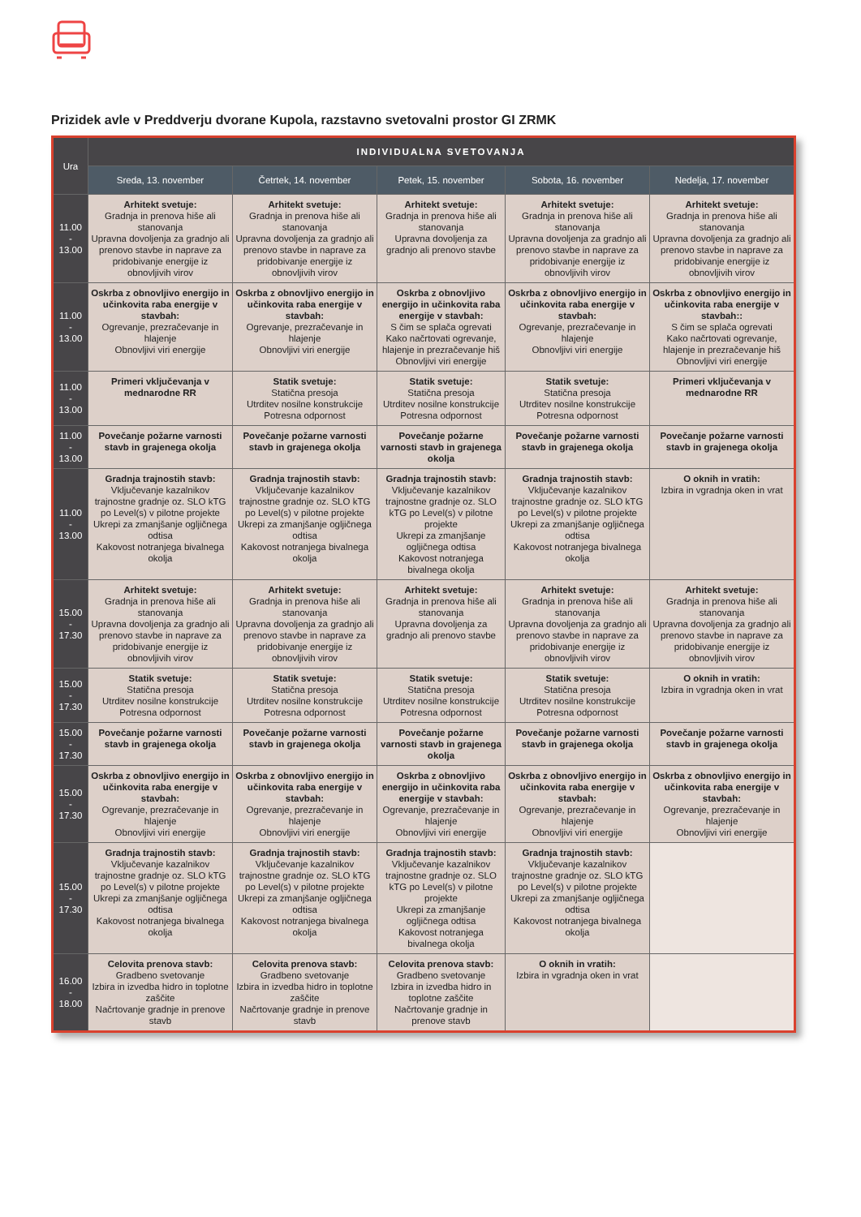Prizidek avle v Preddverju dvorane Kupola, razstavno svetovalni prostor GI ZRMK
| Ura | INDIVIDUALNA SVETOVANJA | | | | |
| --- | --- | --- | --- | --- | --- |
| | Sreda, 13. november | Četrtek, 14. november | Petek, 15. november | Sobota, 16. november | Nedelja, 17. november |
| 11.00 - 13.00 | Arhitekt svetuje: Gradnja in prenova hiše ali stanovanja Upravna dovoljenja za gradnjo ali prenovo stavbe in naprave za pridobivanje energije iz obnovljivih virov | Arhitekt svetuje: Gradnja in prenova hiše ali stanovanja Upravna dovoljenja za gradnjo ali prenovo stavbe in naprave za pridobivanje energije iz obnovljivih virov | Arhitekt svetuje: Gradnja in prenova hiše ali stanovanja Upravna dovoljenja za gradnjo ali prenovo stavbe | Arhitekt svetuje: Gradnja in prenova hiše ali stanovanja Upravna dovoljenja za gradnjo ali prenovo stavbe in naprave za pridobivanje energije iz obnovljivih virov | Arhitekt svetuje: Gradnja in prenova hiše ali stanovanja Upravna dovoljenja za gradnjo ali prenovo stavbe in naprave za pridobivanje energije iz obnovljivih virov |
| 11.00 - 13.00 | Oskrba z obnovljivo energijo in učinkovita raba energije v stavbah: Ogrevanje, prezračevanje in hlajenje Obnovljivi viri energije | Oskrba z obnovljivo energijo in učinkovita raba energije v stavbah: Ogrevanje, prezračevanje in hlajenje Obnovljivi viri energije | Oskrba z obnovljivo energijo in učinkovita raba energije v stavbah: S čim se splača ogrevati Kako načrtovati ogrevanje, hlajenje in prezračevanje hiš Obnovljivi viri energije | Oskrba z obnovljivo energijo in učinkovita raba energije v stavbah: Ogrevanje, prezračevanje in hlajenje Obnovljivi viri energije | Oskrba z obnovljivo energijo in učinkovita raba energije v stavbah:: S čim se splača ogrevati Kako načrtovati ogrevanje, hlajenje in prezračevanje hiš Obnovljivi viri energije |
| 11.00 - 13.00 | Primeri vključevanja v mednarodne RR | Statik svetuje: Statična presoja Utrditev nosilne konstrukcije Potresna odpornost | Statik svetuje: Statična presoja Utrditev nosilne konstrukcije Potresna odpornost | Statik svetuje: Statična presoja Utrditev nosilne konstrukcije Potresna odpornost | Primeri vključevanja v mednarodne RR |
| 11.00 - 13.00 | Povečanje požarne varnosti stavb in grajenega okolja | Povečanje požarne varnosti stavb in grajenega okolja | Povečanje požarne varnosti stavb in grajenega okolja | Povečanje požarne varnosti stavb in grajenega okolja | Povečanje požarne varnosti stavb in grajenega okolja |
| 11.00 - 13.00 | Gradnja trajnostih stavb: Vključevanje kazalnikov trajnostne gradnje oz. SLO kTG po Level(s) v pilotne projekte Ukrepi za zmanjšanje ogljičnega odtisa Kakovost notranjega bivalnega okolja | Gradnja trajnostih stavb: Vključevanje kazalnikov trajnostne gradnje oz. SLO kTG po Level(s) v pilotne projekte Ukrepi za zmanjšanje ogljičnega odtisa Kakovost notranjega bivalnega okolja | Gradnja trajnostih stavb: Vključevanje kazalnikov trajnostne gradnje oz. SLO kTG po Level(s) v pilotne projekte Ukrepi za zmanjšanje ogljičnega odtisa Kakovost notranjega bivalnega okolja | Gradnja trajnostih stavb: Vključevanje kazalnikov trajnostne gradnje oz. SLO kTG po Level(s) v pilotne projekte Ukrepi za zmanjšanje ogljičnega odtisa Kakovost notranjega bivalnega okolja | O oknih in vratih: Izbira in vgradnja oken in vrat |
| 15.00 - 17.30 | Arhitekt svetuje: Gradnja in prenova hiše ali stanovanja Upravna dovoljenja za gradnjo ali prenovo stavbe in naprave za pridobivanje energije iz obnovljivih virov | Arhitekt svetuje: Gradnja in prenova hiše ali stanovanja Upravna dovoljenja za gradnjo ali prenovo stavbe in naprave za pridobivanje energije iz obnovljivih virov | Arhitekt svetuje: Gradnja in prenova hiše ali stanovanja Upravna dovoljenja za gradnjo ali prenovo stavbe | Arhitekt svetuje: Gradnja in prenova hiše ali stanovanja Upravna dovoljenja za gradnjo ali prenovo stavbe in naprave za pridobivanje energije iz obnovljivih virov | Arhitekt svetuje: Gradnja in prenova hiše ali stanovanja Upravna dovoljenja za gradnjo ali prenovo stavbe in naprave za pridobivanje energije iz obnovljivih virov |
| 15.00 - 17.30 | Statik svetuje: Statična presoja Utrditev nosilne konstrukcije Potresna odpornost | Statik svetuje: Statična presoja Utrditev nosilne konstrukcije Potresna odpornost | Statik svetuje: Statična presoja Utrditev nosilne konstrukcije Potresna odpornost | Statik svetuje: Statična presoja Utrditev nosilne konstrukcije Potresna odpornost | O oknih in vratih: Izbira in vgradnja oken in vrat |
| 15.00 - 17.30 | Povečanje požarne varnosti stavb in grajenega okolja | Povečanje požarne varnosti stavb in grajenega okolja | Povečanje požarne varnosti stavb in grajenega okolja | Povečanje požarne varnosti stavb in grajenega okolja | Povečanje požarne varnosti stavb in grajenega okolja |
| 15.00 - 17.30 | Oskrba z obnovljivo energijo in učinkovita raba energije v stavbah: Ogrevanje, prezračevanje in hlajenje Obnovljivi viri energije | Oskrba z obnovljivo energijo in učinkovita raba energije v stavbah: Ogrevanje, prezračevanje in hlajenje Obnovljivi viri energije | Oskrba z obnovljivo energijo in učinkovita raba energije v stavbah: Ogrevanje, prezračevanje in hlajenje Obnovljivi viri energije | Oskrba z obnovljivo energijo in učinkovita raba energije v stavbah: Ogrevanje, prezračevanje in hlajenje Obnovljivi viri energije | Oskrba z obnovljivo energijo in učinkovita raba energije v stavbah: Ogrevanje, prezračevanje in hlajenje Obnovljivi viri energije |
| 15.00 - 17.30 | Gradnja trajnostih stavb: Vključevanje kazalnikov trajnostne gradnje oz. SLO kTG po Level(s) v pilotne projekte Ukrepi za zmanjšanje ogljičnega odtisa Kakovost notranjega bivalnega okolja | Gradnja trajnostih stavb: Vključevanje kazalnikov trajnostne gradnje oz. SLO kTG po Level(s) v pilotne projekte Ukrepi za zmanjšanje ogljičnega odtisa Kakovost notranjega bivalnega okolja | Gradnja trajnostih stavb: Vključevanje kazalnikov trajnostne gradnje oz. SLO kTG po Level(s) v pilotne projekte Ukrepi za zmanjšanje ogljičnega odtisa Kakovost notranjega bivalnega okolja | Gradnja trajnostih stavb: Vključevanje kazalnikov trajnostne gradnje oz. SLO kTG po Level(s) v pilotne projekte Ukrepi za zmanjšanje ogljičnega odtisa Kakovost notranjega bivalnega okolja | |
| 16.00 - 18.00 | Celovita prenova stavb: Gradbeno svetovanje Izbira in izvedba hidro in toplotne zaščite Načrtovanje gradnje in prenove stavb | Celovita prenova stavb: Gradbeno svetovanje Izbira in izvedba hidro in toplotne zaščite Načrtovanje gradnje in prenove stavb | Celovita prenova stavb: Gradbeno svetovanje Izbira in izvedba hidro in toplotne zaščite Načrtovanje gradnje in prenove stavb | O oknih in vratih: Izbira in vgradnja oken in vrat | |